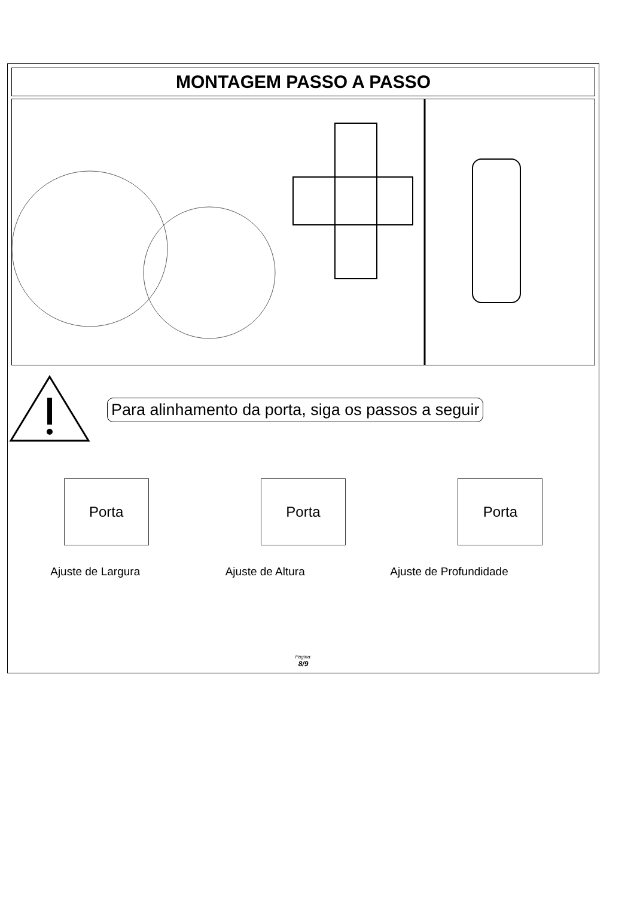MONTAGEM PASSO A PASSO
Para alinhamento da porta, siga os passos a seguir
Porta Porta Porta
Ajuste de Largura Ajuste de Altura Ajuste de Profundidade
Página:
8/9